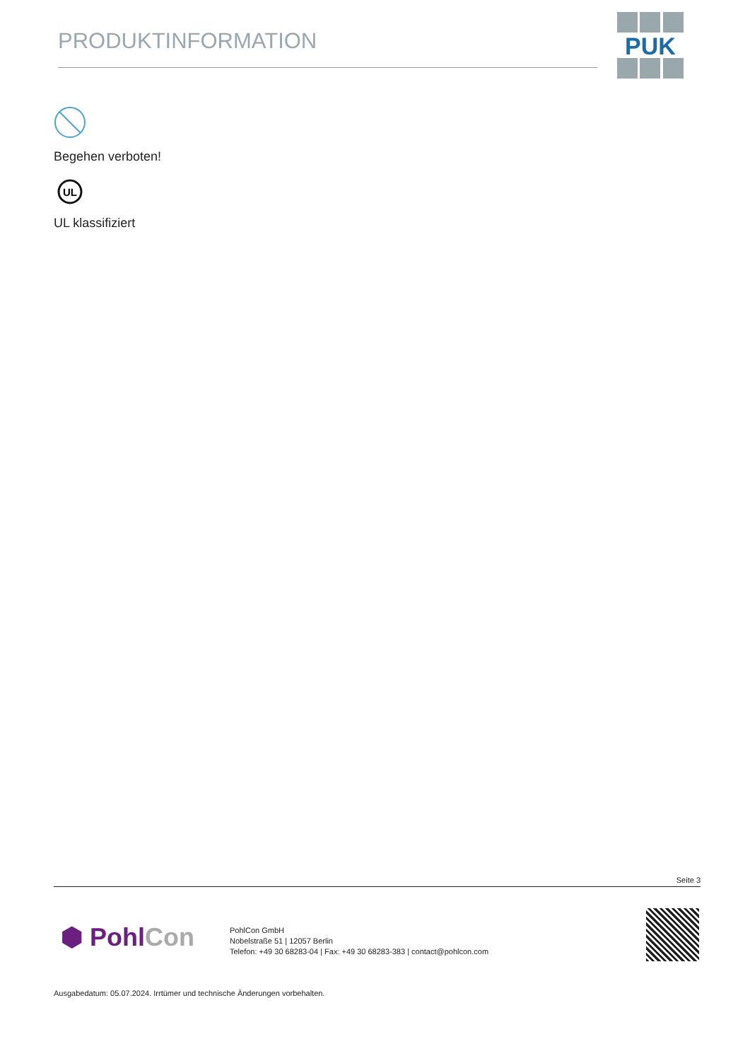PRODUKTINFORMATION
PUK
Begehen verboten!
UL
UL klassifiziert
Seite 3
⬢ PohlCon
PohlCon GmbH
Nobelstraße 51 | 12057 Berlin
Telefon: +49 30 68283-04 | Fax: +49 30 68283-383 | contact@pohlcon.com
Ausgabedatum: 05.07.2024. Irrtümer und technische Änderungen vorbehalten.